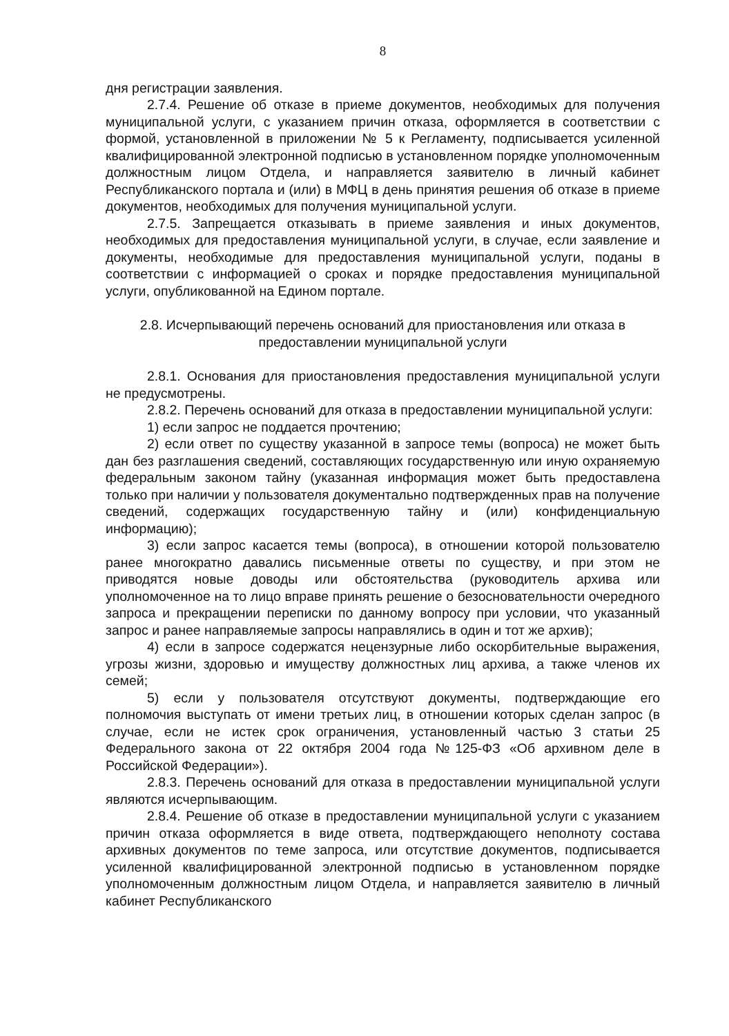8
дня регистрации заявления.
2.7.4. Решение об отказе в приеме документов, необходимых для получения муниципальной услуги, с указанием причин отказа, оформляется в соответствии с формой, установленной в приложении № 5 к Регламенту, подписывается усиленной квалифицированной электронной подписью в установленном порядке уполномоченным должностным лицом Отдела, и направляется заявителю в личный кабинет Республиканского портала и (или) в МФЦ в день принятия решения об отказе в приеме документов, необходимых для получения муниципальной услуги.
2.7.5. Запрещается отказывать в приеме заявления и иных документов, необходимых для предоставления муниципальной услуги, в случае, если заявление и документы, необходимые для предоставления муниципальной услуги, поданы в соответствии с информацией о сроках и порядке предоставления муниципальной услуги, опубликованной на Едином портале.
2.8. Исчерпывающий перечень оснований для приостановления или отказа в предоставлении муниципальной услуги
2.8.1. Основания для приостановления предоставления муниципальной услуги не предусмотрены.
2.8.2. Перечень оснований для отказа в предоставлении муниципальной услуги:
1) если запрос не поддается прочтению;
2) если ответ по существу указанной в запросе темы (вопроса) не может быть дан без разглашения сведений, составляющих государственную или иную охраняемую федеральным законом тайну (указанная информация может быть предоставлена только при наличии у пользователя документально подтвержденных прав на получение сведений, содержащих государственную тайну и (или) конфиденциальную информацию);
3) если запрос касается темы (вопроса), в отношении которой пользователю ранее многократно давались письменные ответы по существу, и при этом не приводятся новые доводы или обстоятельства (руководитель архива или уполномоченное на то лицо вправе принять решение о безосновательности очередного запроса и прекращении переписки по данному вопросу при условии, что указанный запрос и ранее направляемые запросы направлялись в один и тот же архив);
4) если в запросе содержатся нецензурные либо оскорбительные выражения, угрозы жизни, здоровью и имуществу должностных лиц архива, а также членов их семей;
5) если у пользователя отсутствуют документы, подтверждающие его полномочия выступать от имени третьих лиц, в отношении которых сделан запрос (в случае, если не истек срок ограничения, установленный частью 3 статьи 25 Федерального закона от 22 октября 2004 года №125-ФЗ «Об архивном деле в Российской Федерации»).
2.8.3. Перечень оснований для отказа в предоставлении муниципальной услуги являются исчерпывающим.
2.8.4. Решение об отказе в предоставлении муниципальной услуги с указанием причин отказа оформляется в виде ответа, подтверждающего неполноту состава архивных документов по теме запроса, или отсутствие документов, подписывается усиленной квалифицированной электронной подписью в установленном порядке уполномоченным должностным лицом Отдела, и направляется заявителю в личный кабинет Республиканского